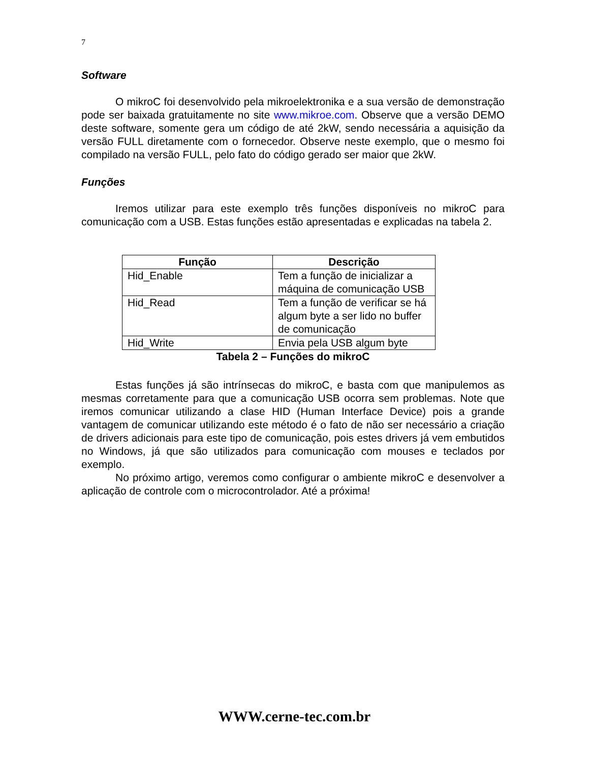7
Software
O mikroC foi desenvolvido pela mikroelektronika e a sua versão de demonstração pode ser baixada gratuitamente no site www.mikroe.com. Observe que a versão DEMO deste software, somente gera um código de até 2kW, sendo necessária a aquisição da versão FULL diretamente com o fornecedor. Observe neste exemplo, que o mesmo foi compilado na versão FULL, pelo fato do código gerado ser maior que 2kW.
Funções
Iremos utilizar para este exemplo três funções disponíveis no mikroC para comunicação com a USB. Estas funções estão apresentadas e explicadas na tabela 2.
| Função | Descrição |
| --- | --- |
| Hid_Enable | Tem a função de inicializar a máquina de comunicação USB |
| Hid_Read | Tem a função de verificar se há algum byte a ser lido no buffer de comunicação |
| Hid_Write | Envia pela USB algum byte |
Tabela 2 – Funções do mikroC
Estas funções já são intrínsecas do mikroC, e basta com que manipulemos as mesmas corretamente para que a comunicação USB ocorra sem problemas. Note que iremos comunicar utilizando a clase HID (Human Interface Device) pois a grande vantagem de comunicar utilizando este método é o fato de não ser necessário a criação de drivers adicionais para este tipo de comunicação, pois estes drivers já vem embutidos no Windows, já que são utilizados para comunicação com mouses e teclados por exemplo.
No próximo artigo, veremos como configurar o ambiente mikroC e desenvolver a aplicação de controle com o microcontrolador. Até a próxima!
WWW.cerne-tec.com.br